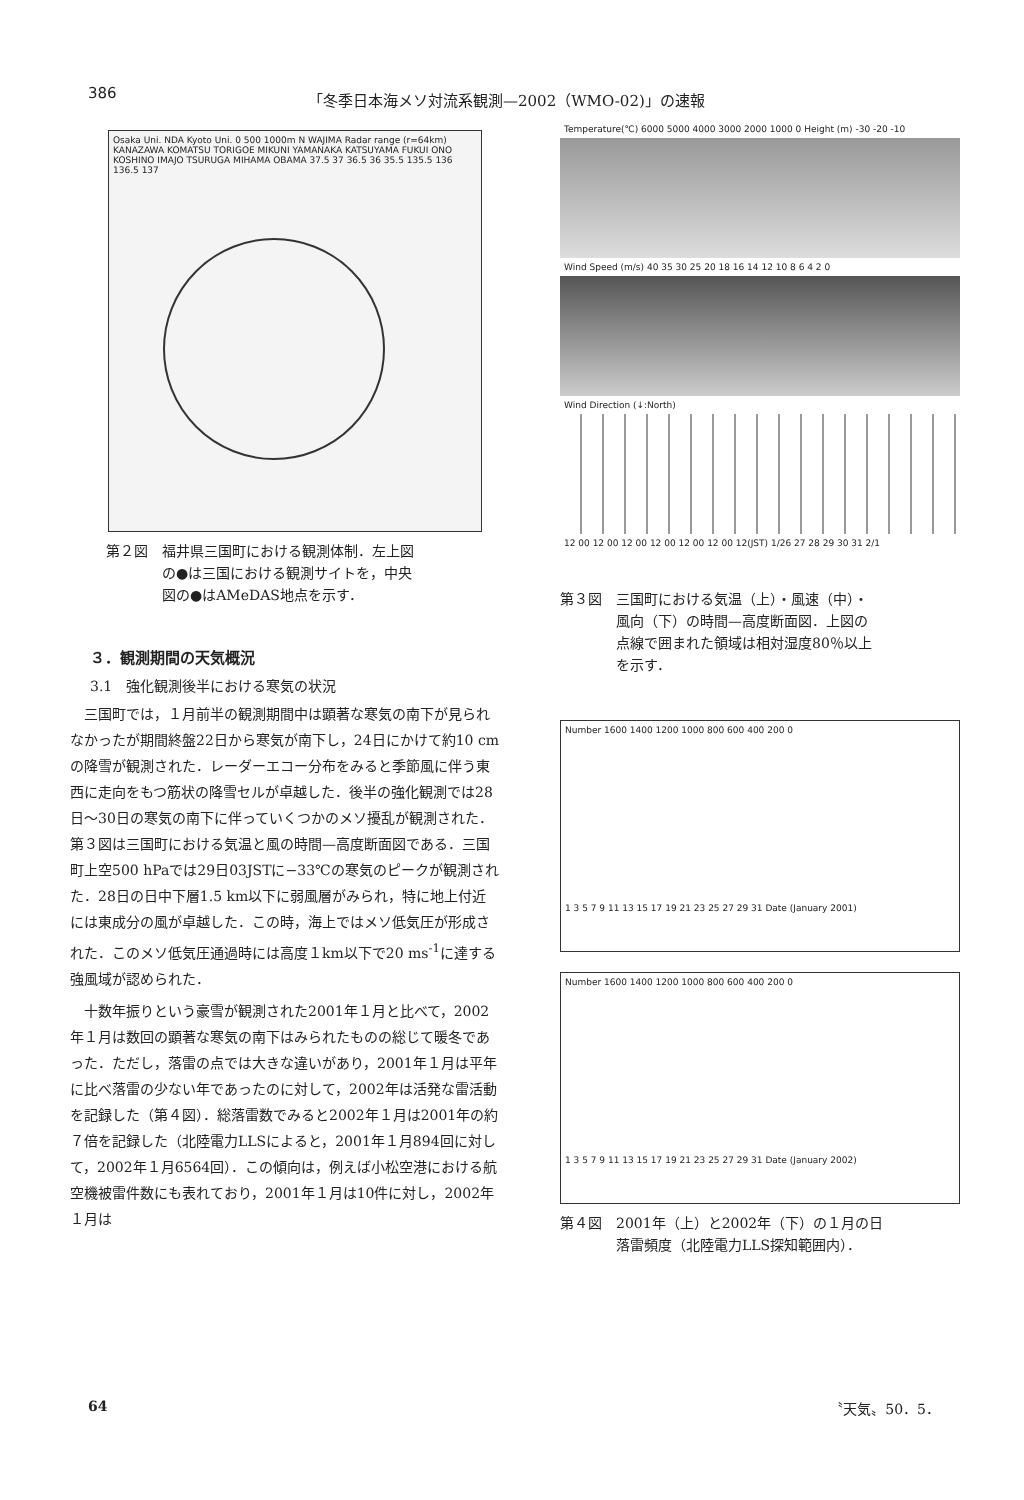386 「冬季日本海メソ対流系観測—2002（WMO-02)」の速報
Osaka Uni. NDA Kyoto Uni. 0 500 1000m N WAJIMA Radar range (r=64km) KANAZAWA KOMATSU TORIGOE MIKUNI YAMANAKA KATSUYAMA FUKUI ONO KOSHINO IMAJO TSURUGA MIHAMA OBAMA 37.5 37 36.5 36 35.5 135.5 136 136.5 137
第２図　福井県三国町における観測体制．左上図
　　　　の●は三国における観測サイトを，中央
　　　　図の●はAMeDAS地点を示す．
３．観測期間の天気概況
3.1　強化観測後半における寒気の状況
三国町では，１月前半の観測期間中は顕著な寒気の南下が見られなかったが期間終盤22日から寒気が南下し，24日にかけて約10 cmの降雪が観測された．レーダーエコー分布をみると季節風に伴う東西に走向をもつ筋状の降雪セルが卓越した．後半の強化観測では28日〜30日の寒気の南下に伴っていくつかのメソ擾乱が観測された．第３図は三国町における気温と風の時間—高度断面図である．三国町上空500 hPaでは29日03JSTに−33℃の寒気のピークが観測された．28日の日中下層1.5 km以下に弱風層がみられ，特に地上付近には東成分の風が卓越した．この時，海上ではメソ低気圧が形成された．このメソ低気圧通過時には高度１km以下で20 ms<sup>-1</sup>に達する強風域が認められた．
十数年振りという豪雪が観測された2001年１月と比べて，2002年１月は数回の顕著な寒気の南下はみられたものの総じて暖冬であった．ただし，落雷の点では大きな違いがあり，2001年１月は平年に比べ落雷の少ない年であったのに対して，2002年は活発な雷活動を記録した（第４図）．総落雷数でみると2002年１月は2001年の約７倍を記録した（北陸電力LLSによると，2001年１月894回に対して，2002年１月6564回）．この傾向は，例えば小松空港における航空機被雷件数にも表れており，2001年１月は10件に対し，2002年１月は
Temperature(℃) 6000 5000 4000 3000 2000 1000 0 Height (m) -30 -20 -10
Wind Speed (m/s) 40 35 30 25 20 18 16 14 12 10 8 6 4 2 0
Wind Direction (↓:North)
12 00 12 00 12 00 12 00 12 00 12 00 12(JST) 1/26 27 28 29 30 31 2/1
第３図　三国町における気温（上）・風速（中）・
　　　　風向（下）の時間—高度断面図．上図の
　　　　点線で囲まれた領域は相対湿度80％以上
　　　　を示す．
Number 1600 1400 1200 1000 800 600 400 200 0
1 3 5 7 9 11 13 15 17 19 21 23 25 27 29 31 Date (January 2001)
Number 1600 1400 1200 1000 800 600 400 200 0
1 3 5 7 9 11 13 15 17 19 21 23 25 27 29 31 Date (January 2002)
第４図　2001年（上）と2002年（下）の１月の日
　　　　落雷頻度（北陸電力LLS探知範囲内）．
64 〝天気〟50．5．